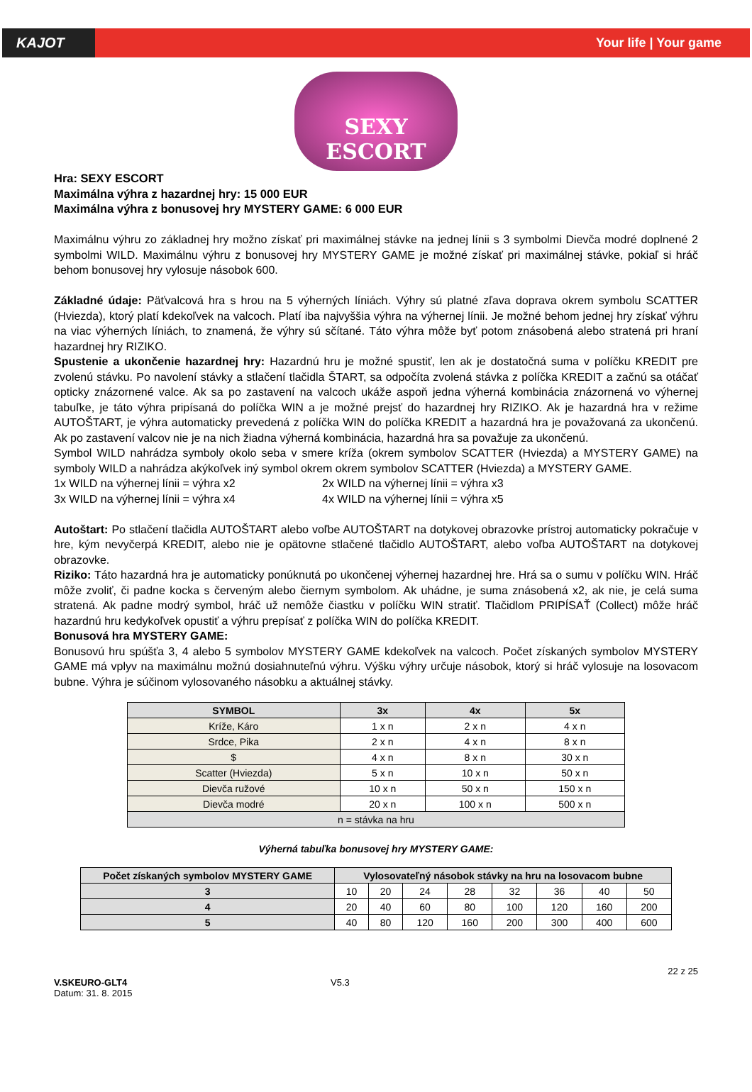KAJOT Your life | Your game
SEXY
ESCORT
Hra: SEXY ESCORT
Maximálna výhra z hazardnej hry: 15 000 EUR
Maximálna výhra z bonusovej hry MYSTERY GAME: 6 000 EUR
Maximálnu výhru zo základnej hry možno získať pri maximálnej stávke na jednej línii s 3 symbolmi Dievča modré doplnené 2 symbolmi WILD. Maximálnu výhru z bonusovej hry MYSTERY GAME je možné získať pri maximálnej stávke, pokiaľ si hráč behom bonusovej hry vylosuje násobok 600.
Základné údaje: Päťvalcová hra s hrou na 5 výherných líniách. Výhry sú platné zľava doprava okrem symbolu SCATTER (Hviezda), ktorý platí kdekoľvek na valcoch. Platí iba najvyššia výhra na výhernej línii. Je možné behom jednej hry získať výhru na viac výherných líniách, to znamená, že výhry sú sčítané. Táto výhra môže byť potom znásobená alebo stratená pri hraní hazardnej hry RIZIKO.
Spustenie a ukončenie hazardnej hry: Hazardnú hru je možné spustiť, len ak je dostatočná suma v políčku KREDIT pre zvolenú stávku. Po navolení stávky a stlačení tlačidla ŠTART, sa odpočíta zvolená stávka z políčka KREDIT a začnú sa otáčať opticky znázornené valce. Ak sa po zastavení na valcoch ukáže aspoň jedna výherná kombinácia znázornená vo výhernej tabuľke, je táto výhra pripísaná do políčka WIN a je možné prejsť do hazardnej hry RIZIKO. Ak je hazardná hra v režime AUTOŠTART, je výhra automaticky prevedená z políčka WIN do políčka KREDIT a hazardná hra je považovaná za ukončenú. Ak po zastavení valcov nie je na nich žiadna výherná kombinácia, hazardná hra sa považuje za ukončenú.
Symbol WILD nahrádza symboly okolo seba v smere kríža (okrem symbolov SCATTER (Hviezda) a MYSTERY GAME) na symboly WILD a nahrádza akýkoľvek iný symbol okrem okrem symbolov SCATTER (Hviezda) a MYSTERY GAME.
1x WILD na výhernej línii = výhra x2 2x WILD na výhernej línii = výhra x3 3x WILD na výhernej línii = výhra x4 4x WILD na výhernej línii = výhra x5
Autoštart: Po stlačení tlačidla AUTOŠTART alebo voľbe AUTOŠTART na dotykovej obrazovke prístroj automaticky pokračuje v hre, kým nevyčerpá KREDIT, alebo nie je opätovne stlačené tlačidlo AUTOŠTART, alebo voľba AUTOŠTART na dotykovej obrazovke.
Riziko: Táto hazardná hra je automaticky ponúknutá po ukončenej výhernej hazardnej hre. Hrá sa o sumu v políčku WIN. Hráč môže zvoliť, či padne kocka s červeným alebo čiernym symbolom. Ak uhádne, je suma znásobená x2, ak nie, je celá suma stratená. Ak padne modrý symbol, hráč už nemôže čiastku v políčku WIN stratiť. Tlačidlom PRIPÍSAŤ (Collect) môže hráč hazardnú hru kedykoľvek opustiť a výhru prepísať z políčka WIN do políčka KREDIT.
Bonusová hra MYSTERY GAME:
Bonusovú hru spúšťa 3, 4 alebo 5 symbolov MYSTERY GAME kdekoľvek na valcoch. Počet získaných symbolov MYSTERY GAME má vplyv na maximálnu možnú dosiahnuteľnú výhru. Výšku výhry určuje násobok, ktorý si hráč vylosuje na losovacom bubne. Výhra je súčinom vylosovaného násobku a aktuálnej stávky.
| SYMBOL | 3x | 4x | 5x |
| --- | --- | --- | --- |
| Kríže, Káro | 1 x n | 2 x n | 4 x n |
| Srdce, Pika | 2 x n | 4 x n | 8 x n |
| $ | 4 x n | 8 x n | 30 x n |
| Scatter (Hviezda) | 5 x n | 10 x n | 50 x n |
| Dievča ružové | 10 x n | 50 x n | 150 x n |
| Dievča modré | 20 x n | 100 x n | 500 x n |
| n = stávka na hru | | | |
Výherná tabuľka bonusovej hry MYSTERY GAME:
| Počet získaných symbolov MYSTERY GAME | Vylosovateľný násobok stávky na hru na losovacom bubne | | | | | | | |
| --- | --- | --- | --- | --- | --- | --- | --- | --- |
| 3 | 10 | 20 | 24 | 28 | 32 | 36 | 40 | 50 |
| 4 | 20 | 40 | 60 | 80 | 100 | 120 | 160 | 200 |
| 5 | 40 | 80 | 120 | 160 | 200 | 300 | 400 | 600 |
V.SKEURO-GLT4
Datum: 31. 8. 2015
V5.3
22 z 25